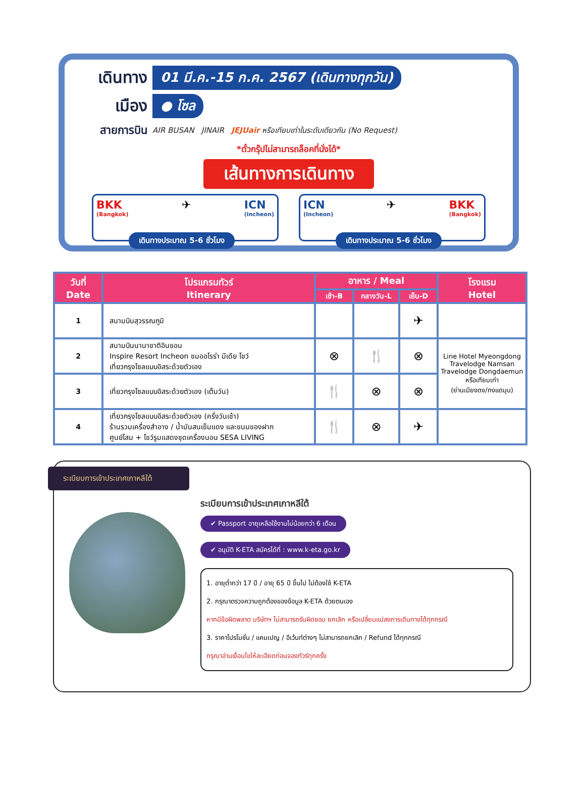เดินทาง
01 มี.ค.-15 ก.ค. 2567 (เดินทางทุกวัน)
เมือง
● โซล
สายการบิน
AIR BUSAN JINAIR JEJUair หรือเทียบเท่าในระดับเดียวกัน (No Request)
*ตั๋วกรุ๊ปไม่สามารถล็อคที่นั่งได้*
เส้นทางการเดินทาง
BKK
(Bangkok) ✈ ICN
(Incheon)
เดินทางประมาณ 5-6 ชั่วโมง
ICN
(Incheon) ✈ BKK
(Bangkok)
เดินทางประมาณ 5-6 ชั่วโมง
| วันที่ Date | โปรแกรมทัวร์ Itinerary | อาหาร / Meal | | | โรงแรม Hotel |
| --- | --- | --- | --- | --- | --- |
| | | เช้า-B | กลางวัน-L | เย็น-D | |
| 1 | สนามบินสุวรรณภูมิ | | | ✈ | |
| 2 | สนามบินนานาชาติอินชอน Inspire Resort Incheon ชมออโรร่า มีเดีย โชว์ เที่ยวกรุงโซลแบบอิสระด้วยตัวเอง | ⊗ | 🍴 | ⊗ | Line Hotel Myeongdong Travelodge Namsan Travelodge Dongdaemun หรือเทียบเท่า (ย่านเมียงดง/ทงแดมุน) |
| 3 | เที่ยวกรุงโซลแบบอิสระด้วยตัวเอง (เต็มวัน) | 🍴 | ⊗ | ⊗ | |
| 4 | เที่ยวกรุงโซลแบบอิสระด้วยตัวเอง (ครึ่งวันเช้า) ร้านรวมเครื่องสำอาง / น้ำมันสนเข็มแดง และขนมของฝาก ศูนย์โสม + โชว์รูมแสดงชุดเครื่องนอน SESA LIVING | 🍴 | ⊗ | ✈ | |
ระเบียบการเข้าประเทศเกาหลีใต้
ระเบียบการเข้าประเทศเกาหลีใต้
✔ Passport อายุเหลือใช้งานไม่น้อยกว่า 6 เดือน
✔ อนุมัติ K-ETA สมัครได้ที่ : www.k-eta.go.kr
1. อายุต่ำกว่า 17 ปี / อายุ 65 ปี ขึ้นไป ไม่ต้องใช้ K-ETA
2. กรุณาตรวจความถูกต้องของข้อมูล K-ETA ด้วยตนเอง
หากมีข้อผิดพลาด บริษัทฯ ไม่สามารถรับผิดชอบ ยกเลิก หรือเปลี่ยนแปลงการเดินทางได้ทุกกรณี
3. ราคาโปรโมชั่น / แคมเปญ / อีเว้นท์ต่างๆ ไม่สามารถยกเลิก / Refund ได้ทุกกรณี
กรุณาอ่านเงื่อนไขให้ละเอียดก่อนจองทัวร์ทุกครั้ง